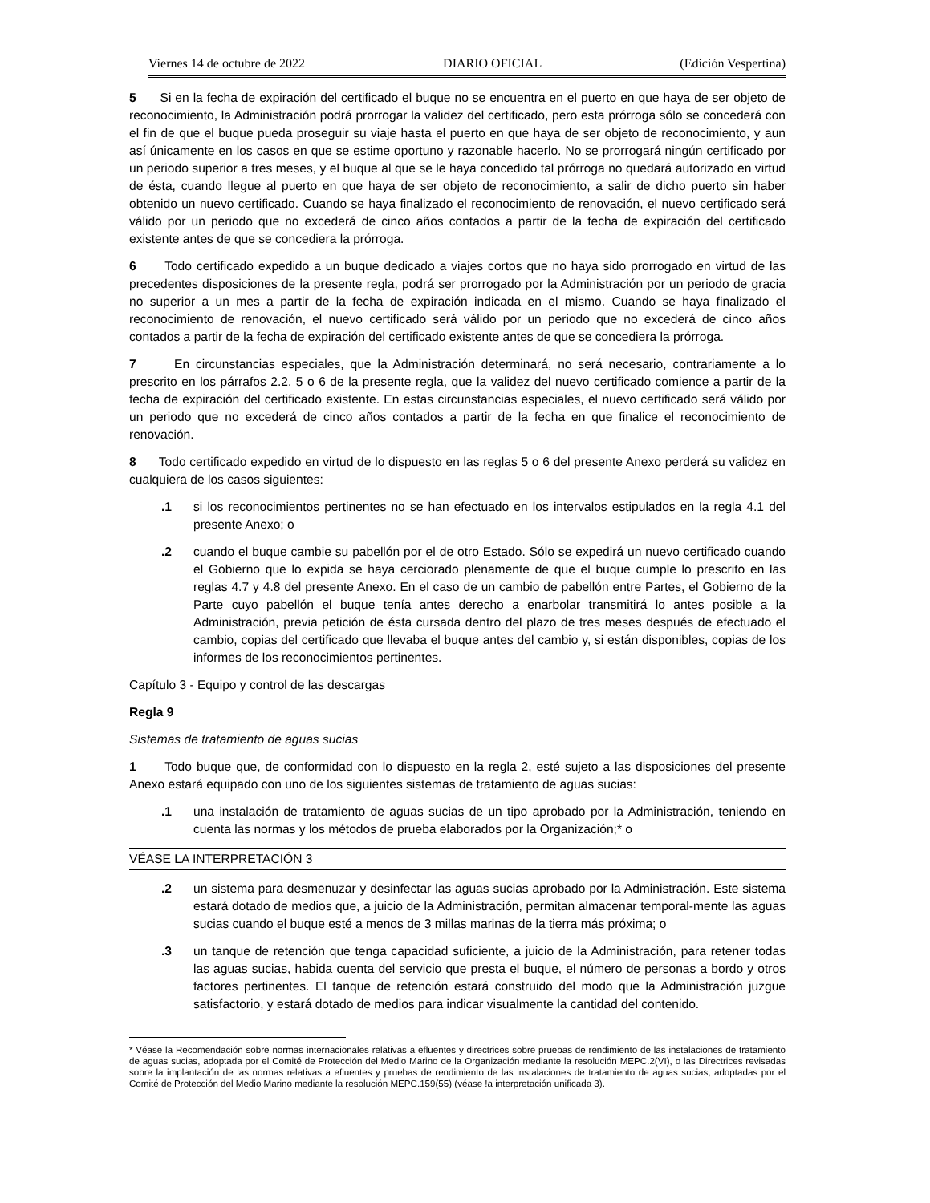Viernes 14 de octubre de 2022 DIARIO OFICIAL (Edición Vespertina)
5 Si en la fecha de expiración del certificado el buque no se encuentra en el puerto en que haya de ser objeto de reconocimiento, la Administración podrá prorrogar la validez del certificado, pero esta prórroga sólo se concederá con el fin de que el buque pueda proseguir su viaje hasta el puerto en que haya de ser objeto de reconocimiento, y aun así únicamente en los casos en que se estime oportuno y razonable hacerlo. No se prorrogará ningún certificado por un periodo superior a tres meses, y el buque al que se le haya concedido tal prórroga no quedará autorizado en virtud de ésta, cuando llegue al puerto en que haya de ser objeto de reconocimiento, a salir de dicho puerto sin haber obtenido un nuevo certificado. Cuando se haya finalizado el reconocimiento de renovación, el nuevo certificado será válido por un periodo que no excederá de cinco años contados a partir de la fecha de expiración del certificado existente antes de que se concediera la prórroga.
6 Todo certificado expedido a un buque dedicado a viajes cortos que no haya sido prorrogado en virtud de las precedentes disposiciones de la presente regla, podrá ser prorrogado por la Administración por un periodo de gracia no superior a un mes a partir de la fecha de expiración indicada en el mismo. Cuando se haya finalizado el reconocimiento de renovación, el nuevo certificado será válido por un periodo que no excederá de cinco años contados a partir de la fecha de expiración del certificado existente antes de que se concediera la prórroga.
7 En circunstancias especiales, que la Administración determinará, no será necesario, contrariamente a lo prescrito en los párrafos 2.2, 5 o 6 de la presente regla, que la validez del nuevo certificado comience a partir de la fecha de expiración del certificado existente. En estas circunstancias especiales, el nuevo certificado será válido por un periodo que no excederá de cinco años contados a partir de la fecha en que finalice el reconocimiento de renovación.
8 Todo certificado expedido en virtud de lo dispuesto en las reglas 5 o 6 del presente Anexo perderá su validez en cualquiera de los casos siguientes:
.1 si los reconocimientos pertinentes no se han efectuado en los intervalos estipulados en la regla 4.1 del presente Anexo; o
.2 cuando el buque cambie su pabellón por el de otro Estado. Sólo se expedirá un nuevo certificado cuando el Gobierno que lo expida se haya cerciorado plenamente de que el buque cumple lo prescrito en las reglas 4.7 y 4.8 del presente Anexo. En el caso de un cambio de pabellón entre Partes, el Gobierno de la Parte cuyo pabellón el buque tenía antes derecho a enarbolar transmitirá lo antes posible a la Administración, previa petición de ésta cursada dentro del plazo de tres meses después de efectuado el cambio, copias del certificado que llevaba el buque antes del cambio y, si están disponibles, copias de los informes de los reconocimientos pertinentes.
Capítulo 3 - Equipo y control de las descargas
Regla 9
Sistemas de tratamiento de aguas sucias
1 Todo buque que, de conformidad con lo dispuesto en la regla 2, esté sujeto a las disposiciones del presente Anexo estará equipado con uno de los siguientes sistemas de tratamiento de aguas sucias:
.1 una instalación de tratamiento de aguas sucias de un tipo aprobado por la Administración, teniendo en cuenta las normas y los métodos de prueba elaborados por la Organización;* o
VÉASE LA INTERPRETACIÓN 3
.2 un sistema para desmenuzar y desinfectar las aguas sucias aprobado por la Administración. Este sistema estará dotado de medios que, a juicio de la Administración, permitan almacenar temporal-mente las aguas sucias cuando el buque esté a menos de 3 millas marinas de la tierra más próxima; o
.3 un tanque de retención que tenga capacidad suficiente, a juicio de la Administración, para retener todas las aguas sucias, habida cuenta del servicio que presta el buque, el número de personas a bordo y otros factores pertinentes. El tanque de retención estará construido del modo que la Administración juzgue satisfactorio, y estará dotado de medios para indicar visualmente la cantidad del contenido.
* Véase la Recomendación sobre normas internacionales relativas a efluentes y directrices sobre pruebas de rendimiento de las instalaciones de tratamiento de aguas sucias, adoptada por el Comité de Protección del Medio Marino de la Organización mediante la resolución MEPC.2(VI), o las Directrices revisadas sobre la implantación de las normas relativas a efluentes y pruebas de rendimiento de las instalaciones de tratamiento de aguas sucias, adoptadas por el Comité de Protección del Medio Marino mediante la resolución MEPC.159(55) (véase !a interpretación unificada 3).